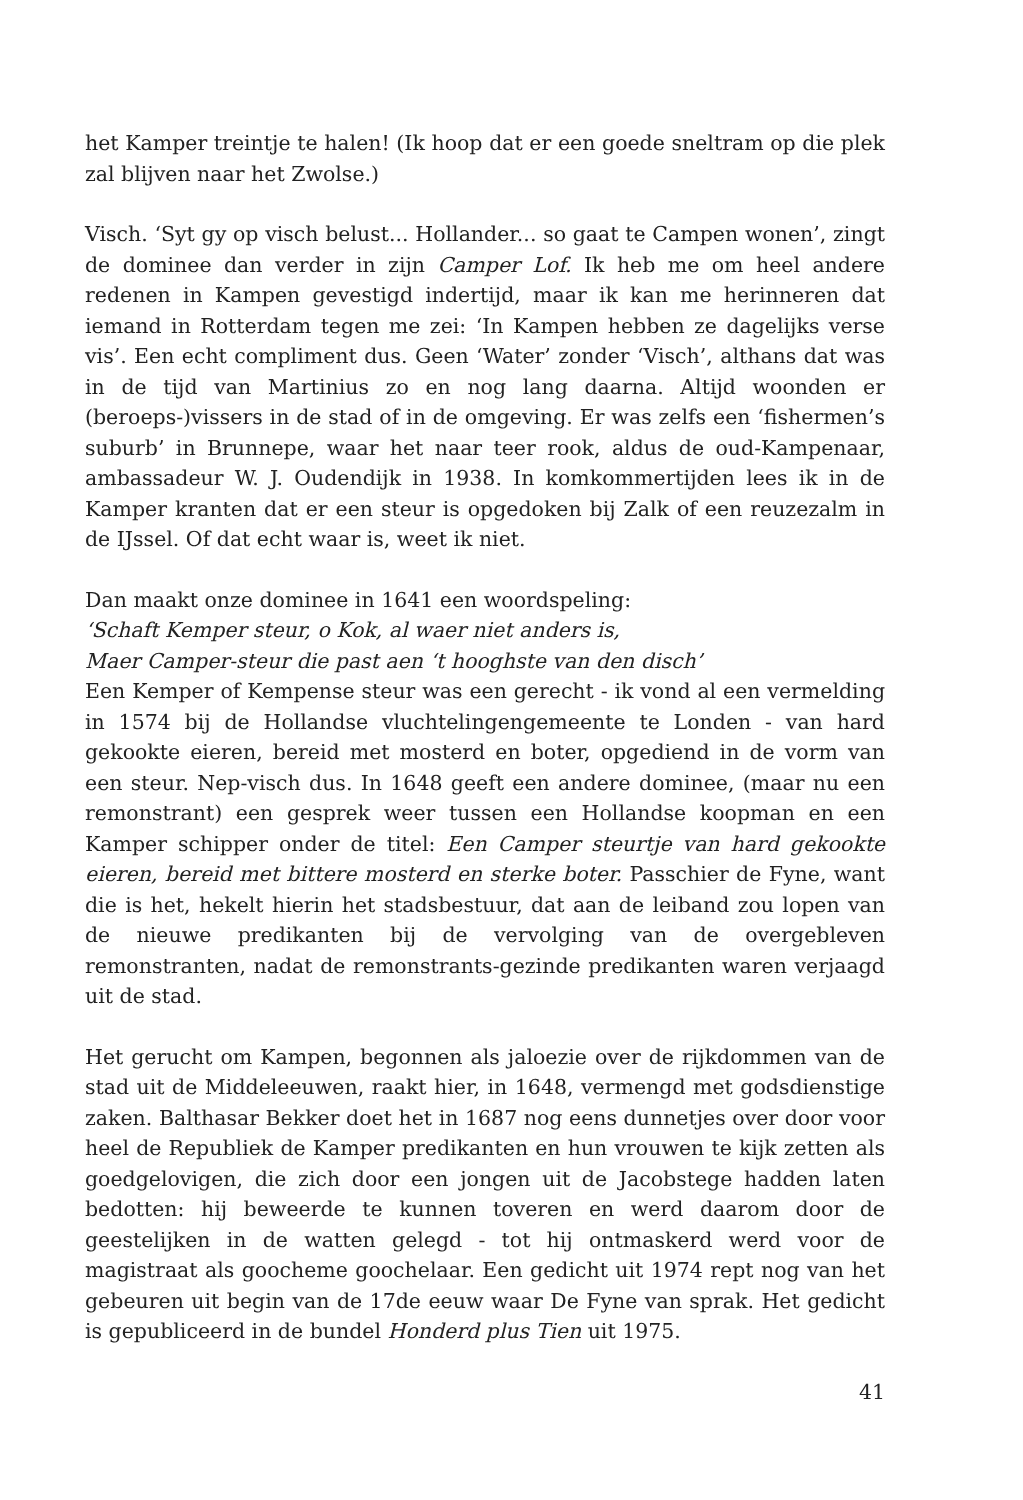het Kamper treintje te halen! (Ik hoop dat er een goede sneltram op die plek zal blijven naar het Zwolse.)
Visch. ‘Syt gy op visch belust... Hollander... so gaat te Campen wonen’, zingt de dominee dan verder in zijn Camper Lof. Ik heb me om heel andere redenen in Kampen gevestigd indertijd, maar ik kan me herinneren dat iemand in Rotterdam tegen me zei: ‘In Kampen hebben ze dagelijks verse vis’. Een echt compliment dus. Geen ‘Water’ zonder ‘Visch’, althans dat was in de tijd van Martinius zo en nog lang daarna. Altijd woonden er (beroeps-)vissers in de stad of in de omgeving. Er was zelfs een ‘fishermen’s suburb’ in Brunnepe, waar het naar teer rook, aldus de oud-Kampenaar, ambassadeur W. J. Oudendijk in 1938. In komkommertijden lees ik in de Kamper kranten dat er een steur is opgedoken bij Zalk of een reuzezalm in de IJssel. Of dat echt waar is, weet ik niet.
Dan maakt onze dominee in 1641 een woordspeling:
‘Schaft Kemper steur, o Kok, al waer niet anders is,
Maer Camper-steur die past aen ‘t hooghste van den disch’
Een Kemper of Kempense steur was een gerecht - ik vond al een vermelding in 1574 bij de Hollandse vluchtelingengemeente te Londen - van hard gekookte eieren, bereid met mosterd en boter, opgediend in de vorm van een steur. Nep-visch dus. In 1648 geeft een andere dominee, (maar nu een remonstrant) een gesprek weer tussen een Hollandse koopman en een Kamper schipper onder de titel: Een Camper steurtje van hard gekookte eieren, bereid met bittere mosterd en sterke boter. Passchier de Fyne, want die is het, hekelt hierin het stadsbestuur, dat aan de leiband zou lopen van de nieuwe predikanten bij de vervolging van de overgebleven remonstranten, nadat de remonstrants-gezinde predikanten waren verjaagd uit de stad.
Het gerucht om Kampen, begonnen als jaloezie over de rijkdommen van de stad uit de Middeleeuwen, raakt hier, in 1648, vermengd met godsdienstige zaken. Balthasar Bekker doet het in 1687 nog eens dunnetjes over door voor heel de Republiek de Kamper predikanten en hun vrouwen te kijk zetten als goedgelovigen, die zich door een jongen uit de Jacobstege hadden laten bedotten: hij beweerde te kunnen toveren en werd daarom door de geestelijken in de watten gelegd - tot hij ontmaskerd werd voor de magistraat als goocheme goochelaar. Een gedicht uit 1974 rept nog van het gebeuren uit begin van de 17de eeuw waar De Fyne van sprak. Het gedicht is gepubliceerd in de bundel Honderd plus Tien uit 1975.
41